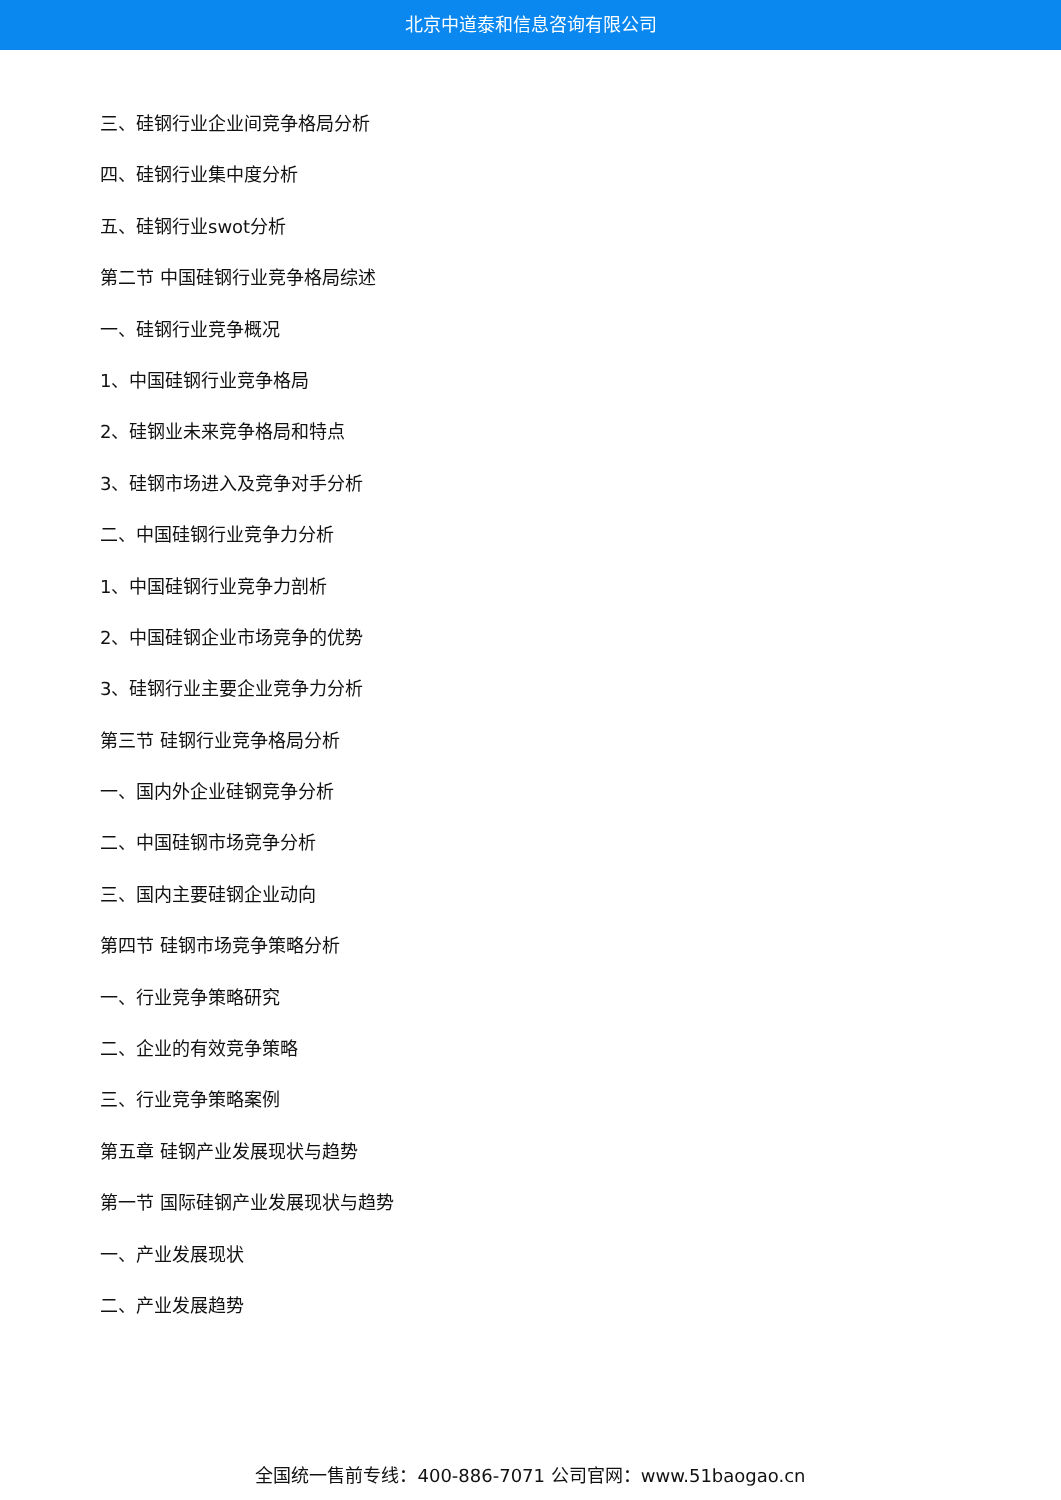北京中道泰和信息咨询有限公司
三、硅钢行业企业间竞争格局分析
四、硅钢行业集中度分析
五、硅钢行业swot分析
第二节 中国硅钢行业竞争格局综述
一、硅钢行业竞争概况
1、中国硅钢行业竞争格局
2、硅钢业未来竞争格局和特点
3、硅钢市场进入及竞争对手分析
二、中国硅钢行业竞争力分析
1、中国硅钢行业竞争力剖析
2、中国硅钢企业市场竞争的优势
3、硅钢行业主要企业竞争力分析
第三节 硅钢行业竞争格局分析
一、国内外企业硅钢竞争分析
二、中国硅钢市场竞争分析
三、国内主要硅钢企业动向
第四节 硅钢市场竞争策略分析
一、行业竞争策略研究
二、企业的有效竞争策略
三、行业竞争策略案例
第五章 硅钢产业发展现状与趋势
第一节 国际硅钢产业发展现状与趋势
一、产业发展现状
二、产业发展趋势
全国统一售前专线：400-886-7071 公司官网：www.51baogao.cn